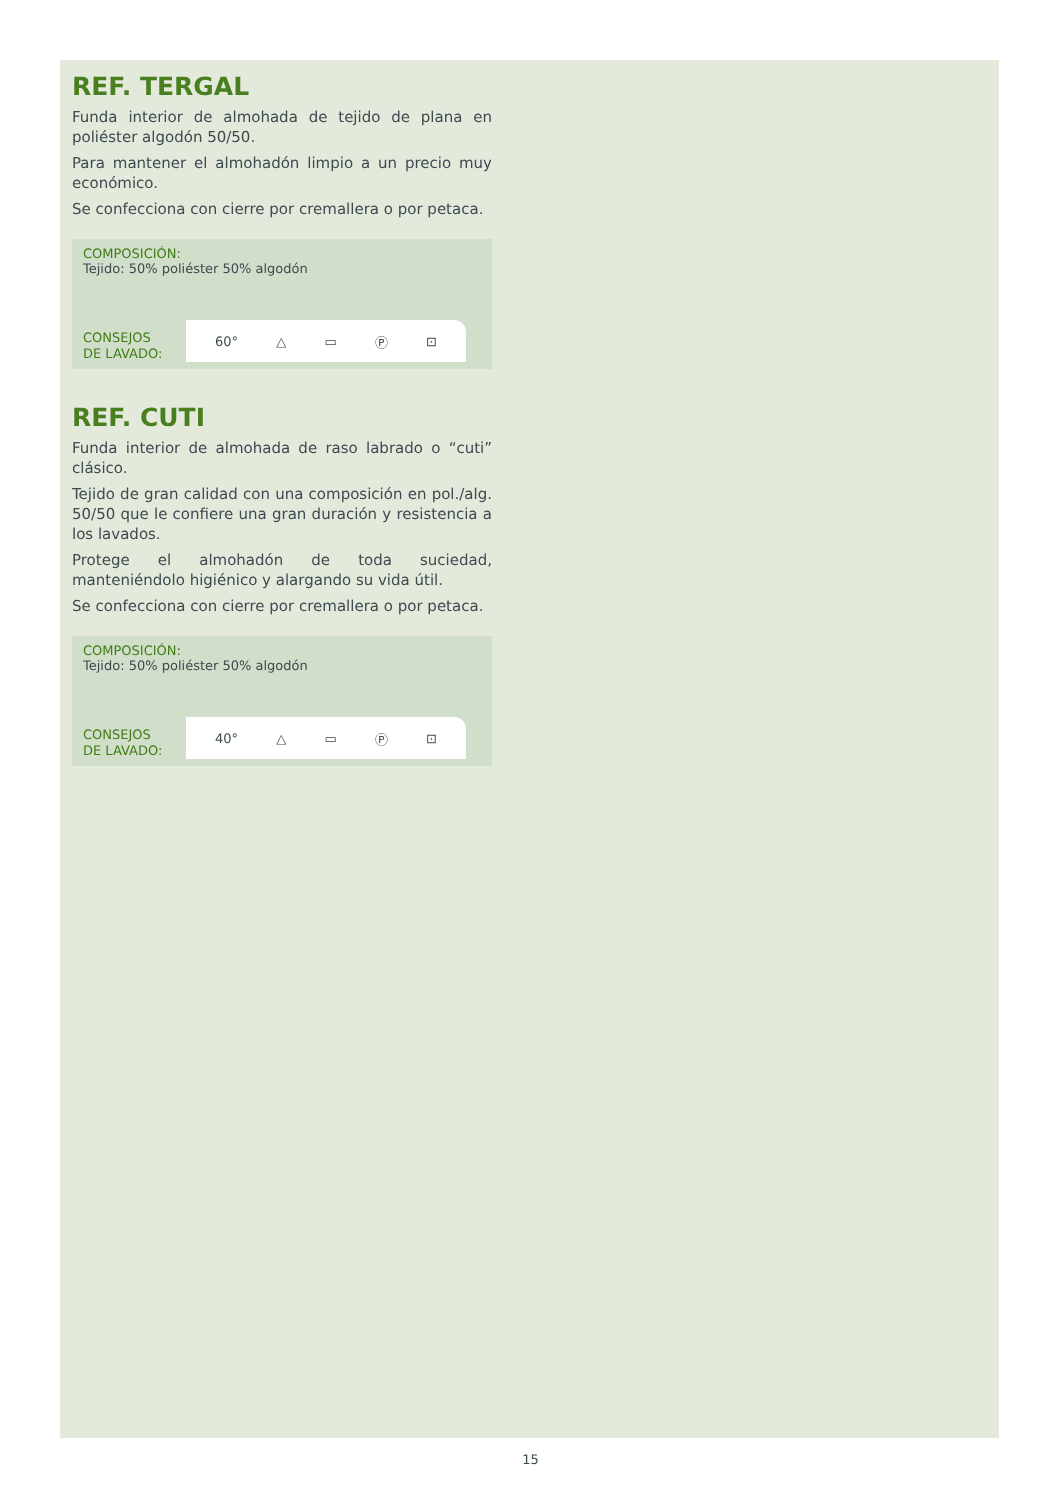REF. TERGAL
Funda interior de almohada de tejido de plana en poliéster algodón 50/50.
Para mantener el almohadón limpio a un precio muy económico.
Se confecciona con cierre por cremallera o por petaca.
COMPOSICIÓN:
Tejido: 50% poliéster 50% algodón
CONSEJOS
DE LAVADO:
60° △ ▭ Ⓟ ⊡
REF. CUTI
Funda interior de almohada de raso labrado o “cuti” clásico.
Tejido de gran calidad con una composición en pol./alg. 50/50 que le confiere una gran duración y resistencia a los lavados.
Protege el almohadón de toda suciedad, manteniéndolo higiénico y alargando su vida útil.
Se confecciona con cierre por cremallera o por petaca.
COMPOSICIÓN:
Tejido: 50% poliéster 50% algodón
CONSEJOS
DE LAVADO:
40° △ ▭ Ⓟ ⊡
15